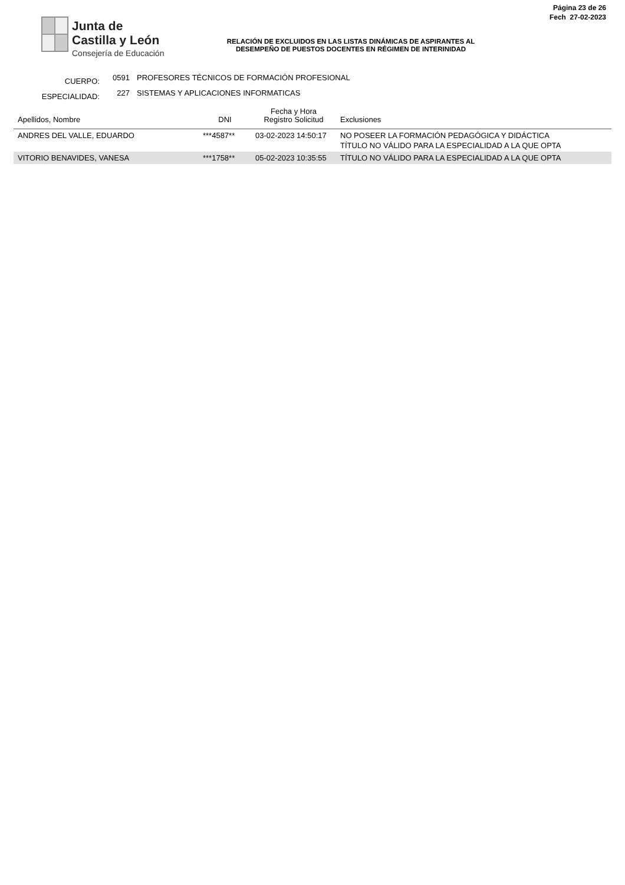Junta de
Castilla y León
Consejería de Educación
RELACIÓN DE EXCLUIDOS EN LAS LISTAS DINÁMICAS DE ASPIRANTES AL
DESEMPEÑO DE PUESTOS DOCENTES EN RÉGIMEN DE INTERINIDAD
Página 23 de 26
Fech 27-02-2023
CUERPO: 0591 PROFESORES TÉCNICOS DE FORMACIÓN PROFESIONAL
ESPECIALIDAD: 227 SISTEMAS Y APLICACIONES INFORMATICAS
| Apellidos, Nombre | DNI | Fecha y Hora Registro Solicitud | Exclusiones |
| --- | --- | --- | --- |
| ANDRES DEL VALLE, EDUARDO | ***4587** | 03-02-2023 14:50:17 | NO POSEER LA FORMACIÓN PEDAGÓGICA Y DIDÁCTICA TÍTULO NO VÁLIDO PARA LA ESPECIALIDAD A LA QUE OPTA |
| VITORIO BENAVIDES, VANESA | ***1758** | 05-02-2023 10:35:55 | TÍTULO NO VÁLIDO PARA LA ESPECIALIDAD A LA QUE OPTA |